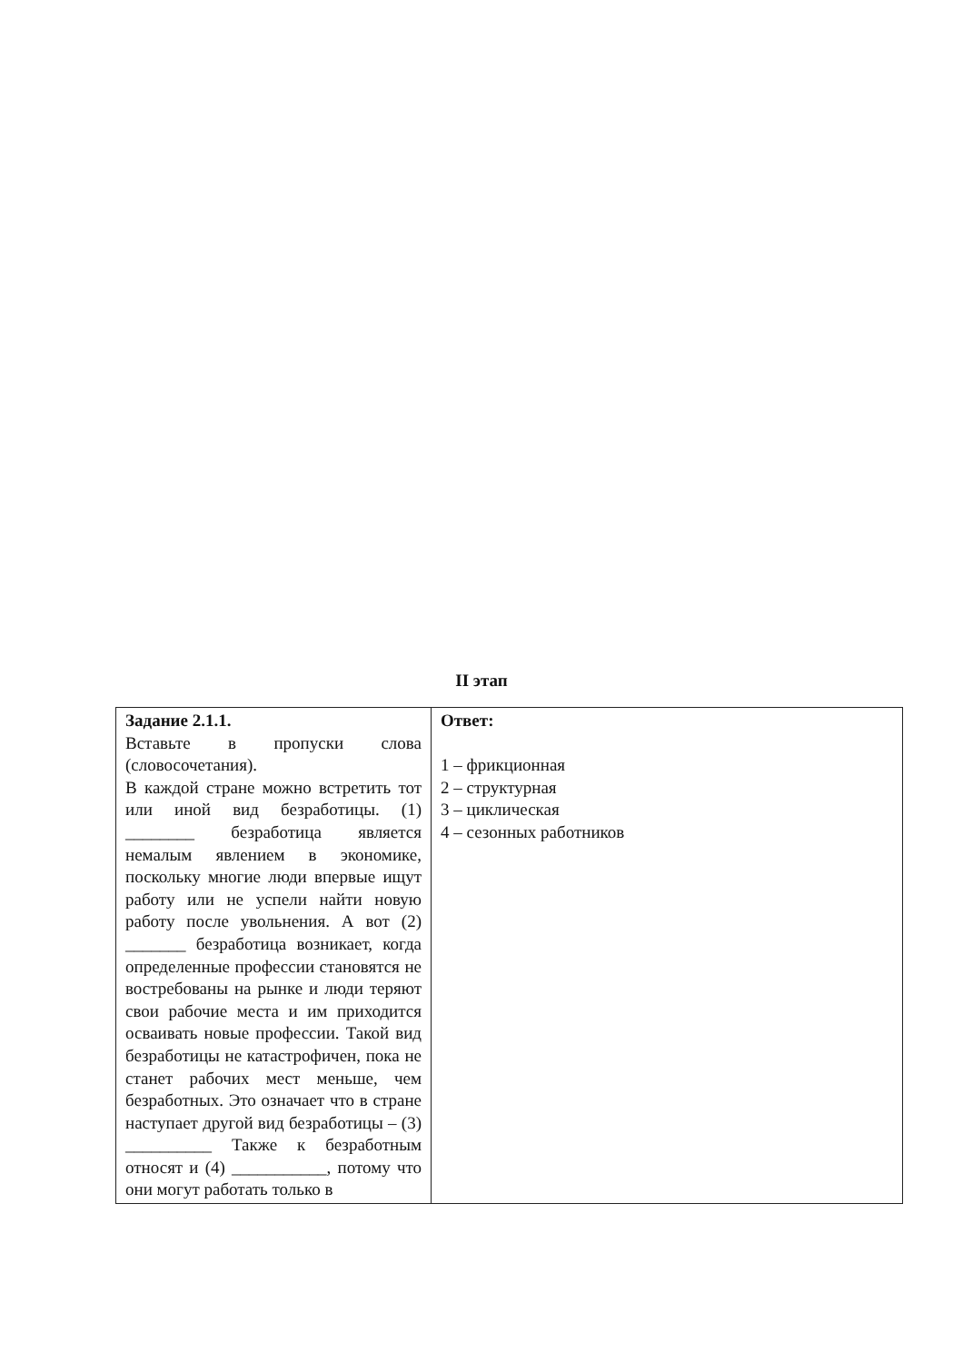II этап
| Задание 2.1.1. Вставьте в пропуски слова (словосочетания). В каждой стране можно встретить тот или иной вид безработицы. (1) ________ безработица является немалым явлением в экономике, поскольку многие люди впервые ищут работу или не успели найти новую работу после увольнения. А вот (2) _______ безработица возникает, когда определенные профессии становятся не востребованы на рынке и люди теряют свои рабочие места и им приходится осваивать новые профессии. Такой вид безработицы не катастрофичен, пока не станет рабочих мест меньше, чем безработных. Это означает что в стране наступает другой вид безработицы – (3) __________ Также к безработным относят и (4) ___________, потому что они могут работать только в | Ответ: 1 – фрикционная 2 – структурная 3 – циклическая 4 – сезонных работников |